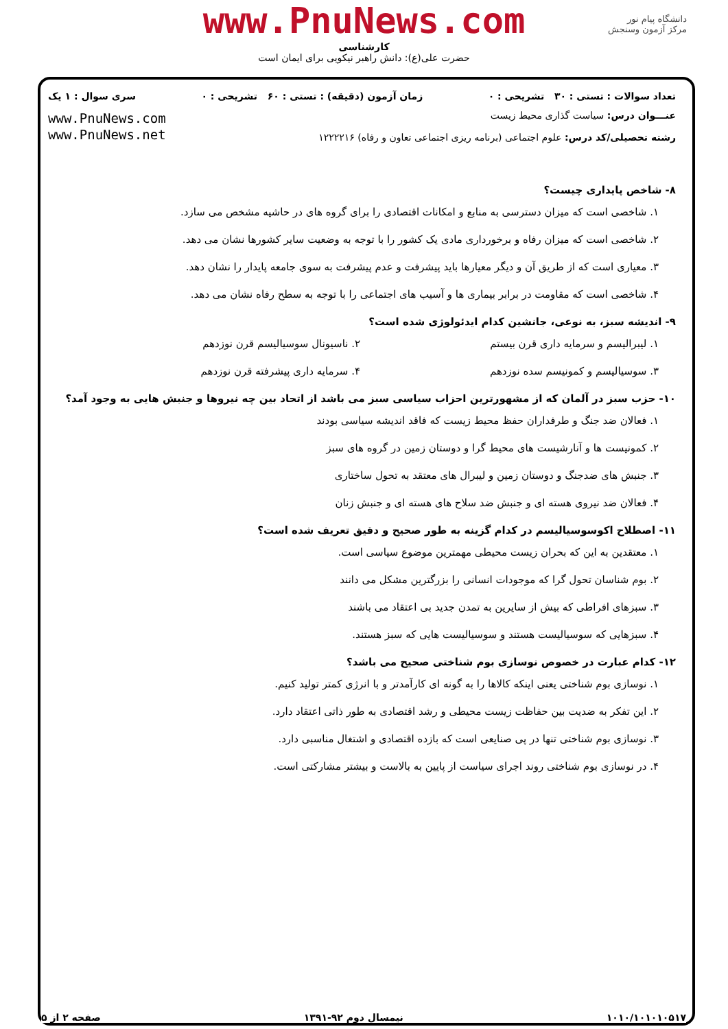www.PnuNews.com
کارشناسی
حضرت علی(ع): دانش راهبر نیکویی برای ایمان است
دانشگاه پیام نور
مرکز آزمون وسنجش
تعداد سوالات : تستی : ۳۰ تشریحی : ۰ زمان آزمون (دقیقه) : تستی : ۶۰ تشریحی : ۰ سری سوال : ۱ یک
عنـــوان درس: سیاست گذاری محیط زیست
رشته تحصیلی/کد درس: علوم اجتماعی (برنامه ریزی اجتماعی تعاون و رفاه) ۱۲۲۲۲۱۶
www.PnuNews.com
www.PnuNews.net
۸- شاخص پایداری چیست؟
۱. شاخصی است که میزان دسترسی به منابع و امکانات اقتصادی را برای گروه های در حاشیه مشخص می سازد.
۲. شاخصی است که میزان رفاه و برخورداری مادی یک کشور را با توجه به وضعیت سایر کشورها نشان می دهد.
۳. معیاری است که از طریق آن و دیگر معیارها باید پیشرفت و عدم پیشرفت به سوی جامعه پایدار را نشان دهد.
۴. شاخصی است که مقاومت در برابر بیماری ها و آسیب های اجتماعی را با توجه به سطح رفاه نشان می دهد.
۹- اندیشه سبز، به نوعی، جانشین کدام ایدئولوژی شده است؟
۱. لیبرالیسم و سرمایه داری قرن بیستم
۲. ناسیونال سوسیالیسم قرن نوزدهم
۳. سوسیالیسم و کمونیسم سده نوزدهم
۴. سرمایه داری پیشرفته قرن نوزدهم
۱۰- حزب سبز در آلمان که از مشهورترین احزاب سیاسی سبز می باشد از اتحاد بین چه نیروها و جنبش هایی به وجود آمد؟
۱. فعالان ضد جنگ و طرفداران حفظ محیط زیست که فاقد اندیشه سیاسی بودند
۲. کمونیست ها و آنارشیست های محیط گرا و دوستان زمین در گروه های سبز
۳. جنبش های ضدجنگ و دوستان زمین و لیبرال های معتقد به تحول ساختاری
۴. فعالان ضد نیروی هسته ای و جنبش ضد سلاح های هسته ای و جنبش زنان
۱۱- اصطلاح اکوسوسیالیسم در کدام گزینه به طور صحیح و دقیق تعریف شده است؟
۱. معتقدین به این که بحران زیست محیطی مهمترین موضوع سیاسی است.
۲. بوم شناسان تحول گرا که موجودات انسانی را بزرگترین مشکل می دانند
۳. سبزهای افراطی که بیش از سایرین به تمدن جدید بی اعتقاد می باشند
۴. سبزهایی که سوسیالیست هستند و سوسیالیست هایی که سبز هستند.
۱۲- کدام عبارت در خصوص نوسازی بوم شناختی صحیح می باشد؟
۱. نوسازی بوم شناختی یعنی اینکه کالاها را به گونه ای کارآمدتر و با انرژی کمتر تولید کنیم.
۲. این تفکر به ضدیت بین حفاظت زیست محیطی و رشد اقتصادی به طور ذاتی اعتقاد دارد.
۳. نوسازی بوم شناختی تنها در پی صنایعی است که بازده اقتصادی و اشتغال مناسبی دارد.
۴. در نوسازی بوم شناختی روند اجرای سیاست از پایین به بالاست و بیشتر مشارکتی است.
۱۰۱۰/۱۰۱۰۱۰۵۱۷ نیمسال دوم ۹۲-۱۳۹۱ صفحه ۲ از ۵